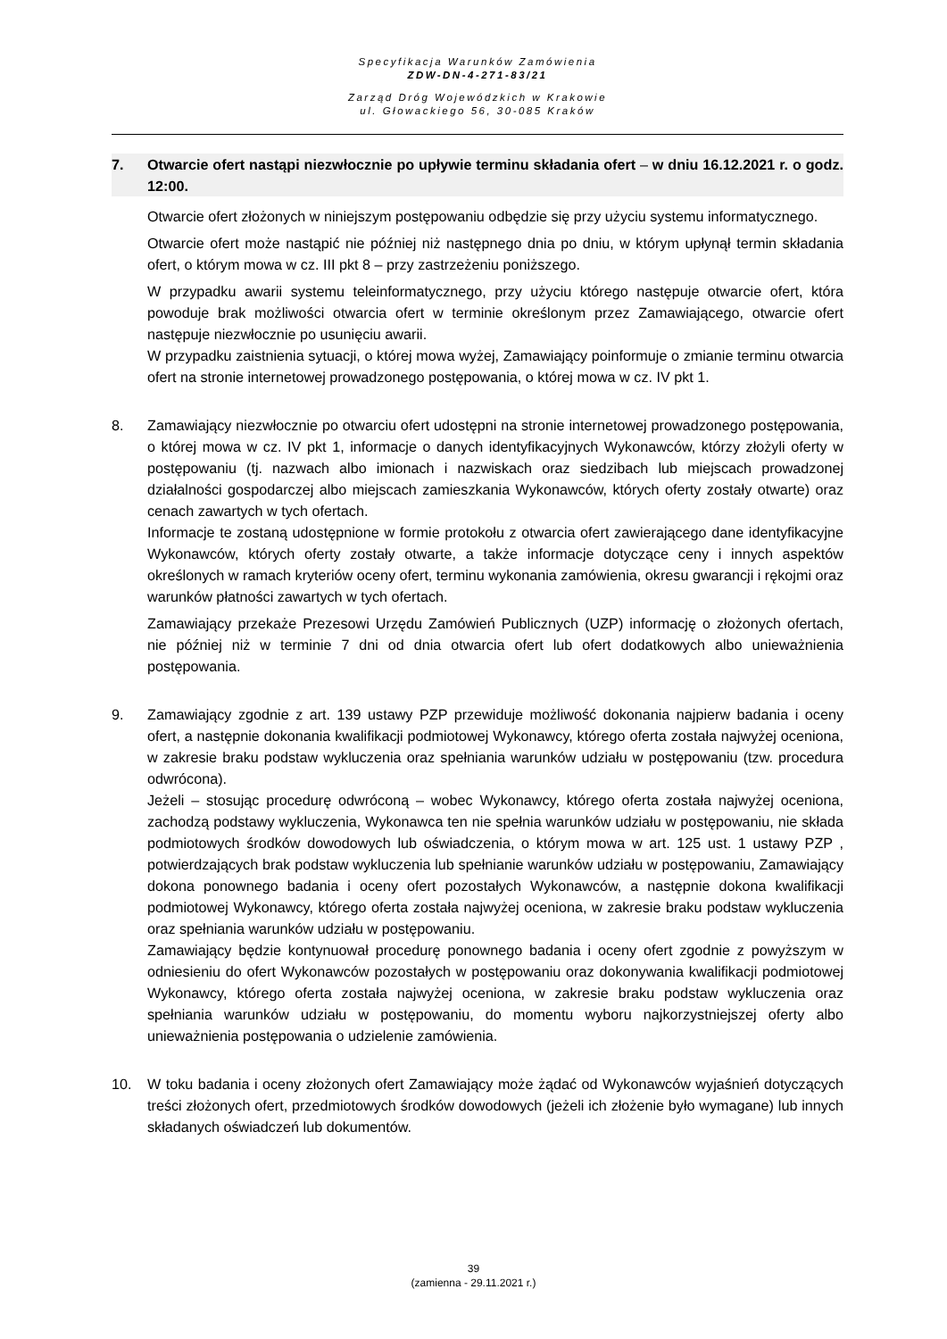Specyfikacja Warunków Zamówienia
ZDW-DN-4-271-83/21
Zarząd Dróg Wojewódzkich w Krakowie
ul. Głowackiego 56, 30-085 Kraków
7. Otwarcie ofert nastąpi niezwłocznie po upływie terminu składania ofert – w dniu 16.12.2021 r. o godz. 12:00.
Otwarcie ofert złożonych w niniejszym postępowaniu odbędzie się przy użyciu systemu informatycznego.
Otwarcie ofert może nastąpić nie później niż następnego dnia po dniu, w którym upłynął termin składania ofert, o którym mowa w cz. III pkt 8 – przy zastrzeżeniu poniższego.
W przypadku awarii systemu teleinformatycznego, przy użyciu którego następuje otwarcie ofert, która powoduje brak możliwości otwarcia ofert w terminie określonym przez Zamawiającego, otwarcie ofert następuje niezwłocznie po usunięciu awarii.
W przypadku zaistnienia sytuacji, o której mowa wyżej, Zamawiający poinformuje o zmianie terminu otwarcia ofert na stronie internetowej prowadzonego postępowania, o której mowa w cz. IV pkt 1.
8. Zamawiający niezwłocznie po otwarciu ofert udostępni na stronie internetowej prowadzonego postępowania, o której mowa w cz. IV pkt 1, informacje o danych identyfikacyjnych Wykonawców, którzy złożyli oferty w postępowaniu (tj. nazwach albo imionach i nazwiskach oraz siedzibach lub miejscach prowadzonej działalności gospodarczej albo miejscach zamieszkania Wykonawców, których oferty zostały otwarte) oraz cenach zawartych w tych ofertach.
Informacje te zostaną udostępnione w formie protokołu z otwarcia ofert zawierającego dane identyfikacyjne Wykonawców, których oferty zostały otwarte, a także informacje dotyczące ceny i innych aspektów określonych w ramach kryteriów oceny ofert, terminu wykonania zamówienia, okresu gwarancji i rękojmi oraz warunków płatności zawartych w tych ofertach.
Zamawiający przekaże Prezesowi Urzędu Zamówień Publicznych (UZP) informację o złożonych ofertach, nie później niż w terminie 7 dni od dnia otwarcia ofert lub ofert dodatkowych albo unieważnienia postępowania.
9. Zamawiający zgodnie z art. 139 ustawy PZP przewiduje możliwość dokonania najpierw badania i oceny ofert, a następnie dokonania kwalifikacji podmiotowej Wykonawcy, którego oferta została najwyżej oceniona, w zakresie braku podstaw wykluczenia oraz spełniania warunków udziału w postępowaniu (tzw. procedura odwrócona).
Jeżeli – stosując procedurę odwróconą – wobec Wykonawcy, którego oferta została najwyżej oceniona, zachodzą podstawy wykluczenia, Wykonawca ten nie spełnia warunków udziału w postępowaniu, nie składa podmiotowych środków dowodowych lub oświadczenia, o którym mowa w art. 125 ust. 1 ustawy PZP , potwierdzających brak podstaw wykluczenia lub spełnianie warunków udziału w postępowaniu, Zamawiający dokona ponownego badania i oceny ofert pozostałych Wykonawców, a następnie dokona kwalifikacji podmiotowej Wykonawcy, którego oferta została najwyżej oceniona, w zakresie braku podstaw wykluczenia oraz spełniania warunków udziału w postępowaniu.
Zamawiający będzie kontynuował procedurę ponownego badania i oceny ofert zgodnie z powyższym w odniesieniu do ofert Wykonawców pozostałych w postępowaniu oraz dokonywania kwalifikacji podmiotowej Wykonawcy, którego oferta została najwyżej oceniona, w zakresie braku podstaw wykluczenia oraz spełniania warunków udziału w postępowaniu, do momentu wyboru najkorzystniejszej oferty albo unieważnienia postępowania o udzielenie zamówienia.
10. W toku badania i oceny złożonych ofert Zamawiający może żądać od Wykonawców wyjaśnień dotyczących treści złożonych ofert, przedmiotowych środków dowodowych (jeżeli ich złożenie było wymagane) lub innych składanych oświadczeń lub dokumentów.
39
(zamienna - 29.11.2021 r.)